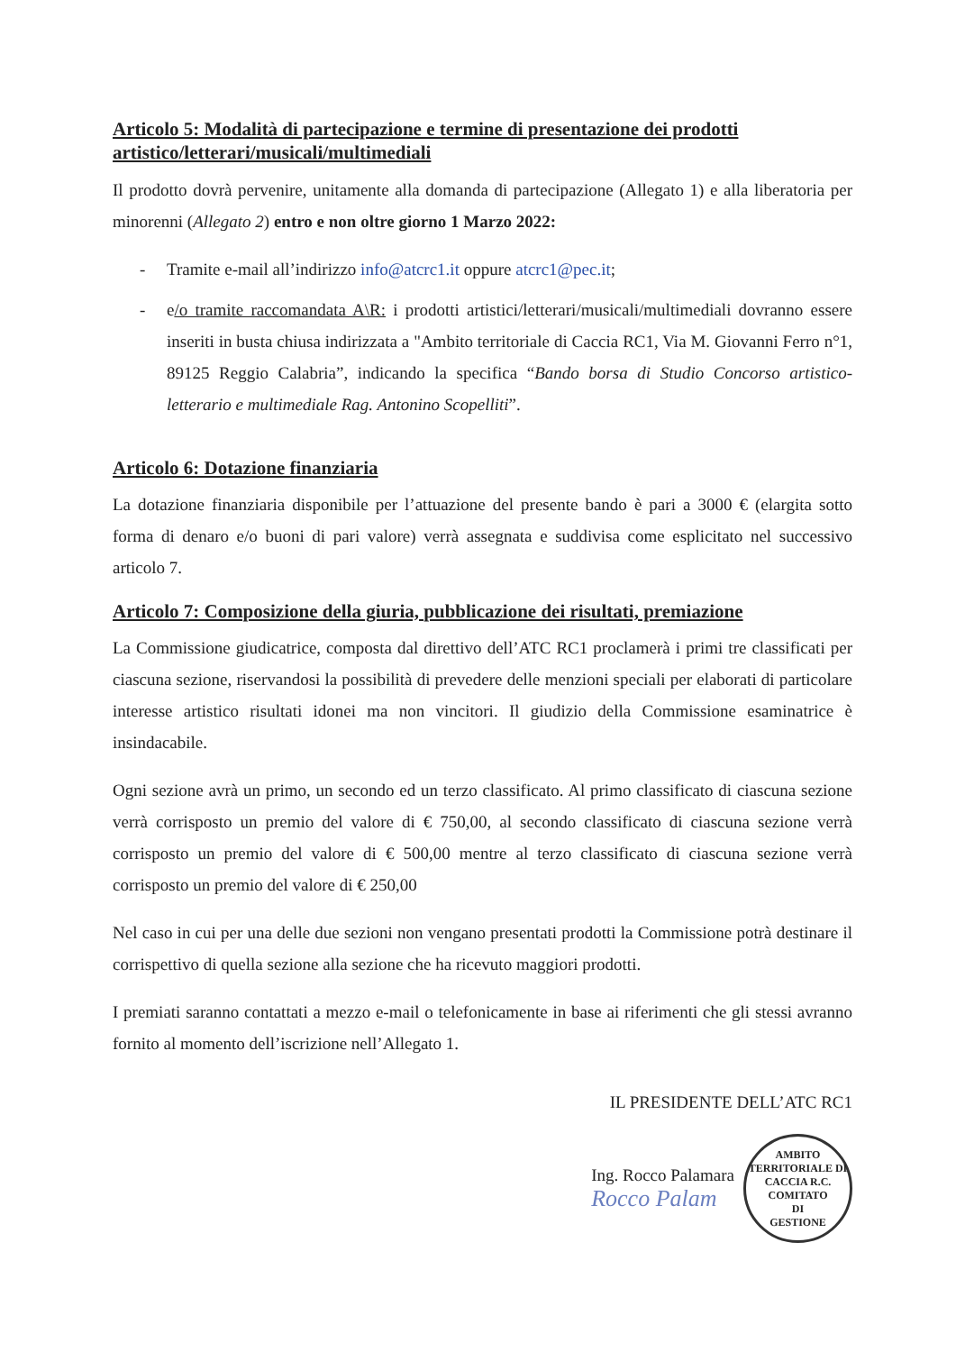Articolo 5: Modalità di partecipazione e termine di presentazione dei prodotti artistico/letterari/musicali/multimediali
Il prodotto dovrà pervenire, unitamente alla domanda di partecipazione (Allegato 1) e alla liberatoria per minorenni (Allegato 2) entro e non oltre giorno 1 Marzo 2022:
- Tramite e-mail all’indirizzo info@atcrc1.it oppure atcrc1@pec.it;
- e/o tramite raccomandata A\R: i prodotti artistici/letterari/musicali/multimediali dovranno essere inseriti in busta chiusa indirizzata a "Ambito territoriale di Caccia RC1, Via M. Giovanni Ferro n°1, 89125 Reggio Calabria”, indicando la specifica “Bando borsa di Studio Concorso artistico-letterario e multimediale Rag. Antonino Scopelliti”.
Articolo 6: Dotazione finanziaria
La dotazione finanziaria disponibile per l’attuazione del presente bando è pari a 3000 € (elargita sotto forma di denaro e/o buoni di pari valore) verrà assegnata e suddivisa come esplicitato nel successivo articolo 7.
Articolo 7: Composizione della giuria, pubblicazione dei risultati, premiazione
La Commissione giudicatrice, composta dal direttivo dell’ATC RC1 proclamerà i primi tre classificati per ciascuna sezione, riservandosi la possibilità di prevedere delle menzioni speciali per elaborati di particolare interesse artistico risultati idonei ma non vincitori. Il giudizio della Commissione esaminatrice è insindacabile.
Ogni sezione avrà un primo, un secondo ed un terzo classificato. Al primo classificato di ciascuna sezione verrà corrisposto un premio del valore di € 750,00, al secondo classificato di ciascuna sezione verrà corrisposto un premio del valore di € 500,00 mentre al terzo classificato di ciascuna sezione verrà corrisposto un premio del valore di € 250,00
Nel caso in cui per una delle due sezioni non vengano presentati prodotti la Commissione potrà destinare il corrispettivo di quella sezione alla sezione che ha ricevuto maggiori prodotti.
I premiati saranno contattati a mezzo e-mail o telefonicamente in base ai riferimenti che gli stessi avranno fornito al momento dell’iscrizione nell’Allegato 1.
IL PRESIDENTE DELL’ATC RC1
Ing. Rocco Palamara
Rocco Palam
AMBITO TERRITORIALE DI CACCIA R.C.
COMITATO
DI
GESTIONE